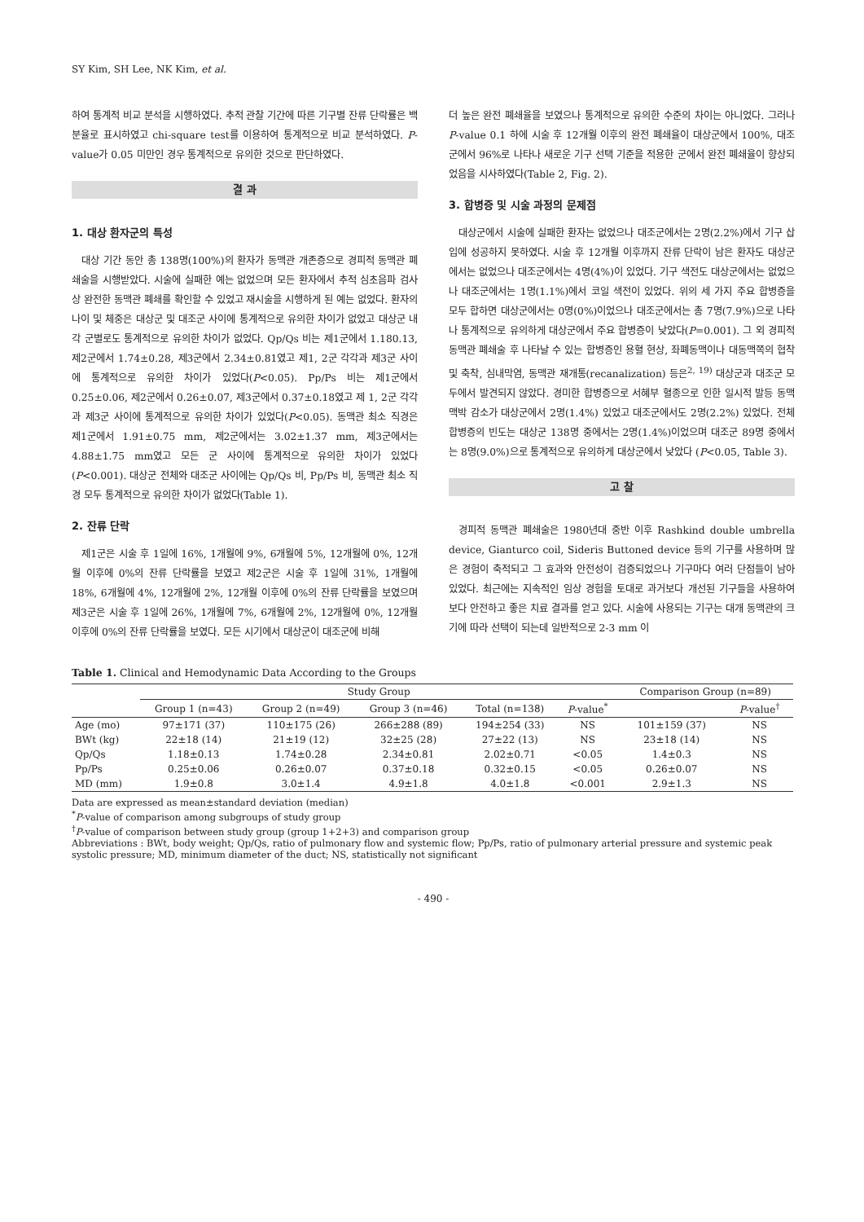SY Kim, SH Lee, NK Kim, et al.
하여 통계적 비교 분석을 시행하였다. 추적 관찰 기간에 따른 기구별 잔류 단락률은 백분율로 표시하였고 chi-square test를 이용하여 통계적으로 비교 분석하였다. P-value가 0.05 미만인 경우 통계적으로 유의한 것으로 판단하였다.
결 과
1. 대상 환자군의 특성
대상 기간 동안 총 138명(100%)의 환자가 동맥관 개존증으로 경피적 동맥관 폐쇄술을 시행받았다. 시술에 실패한 예는 없었으며 모든 환자에서 추적 심초음파 검사 상 완전한 동맥관 폐쇄를 확인할 수 있었고 재시술을 시행하게 된 예는 없었다. 환자의 나이 및 체중은 대상군 및 대조군 사이에 통계적으로 유의한 차이가 없었고 대상군 내 각 군별로도 통계적으로 유의한 차이가 없었다. Qp/Qs 비는 제1군에서 1.180.13, 제2군에서 1.74±0.28, 제3군에서 2.34±0.81였고 제1, 2군 각각과 제3군 사이에 통계적으로 유의한 차이가 있었다(P<0.05). Pp/Ps 비는 제1군에서 0.25±0.06, 제2군에서 0.26±0.07, 제3군에서 0.37±0.18였고 제 1, 2군 각각과 제3군 사이에 통계적으로 유의한 차이가 있었다(P<0.05). 동맥관 최소 직경은 제1군에서 1.91±0.75 mm, 제2군에서는 3.02±1.37 mm, 제3군에서는 4.88±1.75 mm였고 모든 군 사이에 통계적으로 유의한 차이가 있었다(P<0.001). 대상군 전체와 대조군 사이에는 Qp/Qs 비, Pp/Ps 비, 동맥관 최소 직경 모두 통계적으로 유의한 차이가 없었다(Table 1).
2. 잔류 단락
제1군은 시술 후 1일에 16%, 1개월에 9%, 6개월에 5%, 12개월에 0%, 12개월 이후에 0%의 잔류 단락률을 보였고 제2군은 시술 후 1일에 31%, 1개월에 18%, 6개월에 4%, 12개월에 2%, 12개월 이후에 0%의 잔류 단락률을 보였으며 제3군은 시술 후 1일에 26%, 1개월에 7%, 6개월에 2%, 12개월에 0%, 12개월 이후에 0%의 잔류 단락률을 보였다. 모든 시기에서 대상군이 대조군에 비해
더 높은 완전 폐쇄율을 보였으나 통계적으로 유의한 수준의 차이는 아니었다. 그러나 P-value 0.1 하에 시술 후 12개월 이후의 완전 폐쇄율이 대상군에서 100%, 대조군에서 96%로 나타나 새로운 기구 선택 기준을 적용한 군에서 완전 폐쇄율이 향상되었음을 시사하였다(Table 2, Fig. 2).
3. 합병증 및 시술 과정의 문제점
대상군에서 시술에 실패한 환자는 없었으나 대조군에서는 2명(2.2%)에서 기구 삽입에 성공하지 못하였다. 시술 후 12개월 이후까지 잔류 단락이 남은 환자도 대상군에서는 없었으나 대조군에서는 4명(4%)이 있었다. 기구 색전도 대상군에서는 없었으나 대조군에서는 1명(1.1%)에서 코일 색전이 있었다. 위의 세 가지 주요 합병증을 모두 합하면 대상군에서는 0명(0%)이었으나 대조군에서는 총 7명(7.9%)으로 나타나 통계적으로 유의하게 대상군에서 주요 합병증이 낮았다(P=0.001). 그 외 경피적 동맥관 폐쇄술 후 나타날 수 있는 합병증인 용혈 현상, 좌폐동맥이나 대동맥쪽의 협착 및 축착, 심내막염, 동맥관 재개통(recanalization) 등은<sup>2, 19)</sup> 대상군과 대조군 모두에서 발견되지 않았다. 경미한 합병증으로 서혜부 혈종으로 인한 일시적 발등 동맥 맥박 감소가 대상군에서 2명(1.4%) 있었고 대조군에서도 2명(2.2%) 있었다. 전체 합병증의 빈도는 대상군 138명 중에서는 2명(1.4%)이었으며 대조군 89명 중에서는 8명(9.0%)으로 통계적으로 유의하게 대상군에서 낮았다 (P<0.05, Table 3).
고 찰
경피적 동맥관 폐쇄술은 1980년대 중반 이후 Rashkind double umbrella device, Gianturco coil, Sideris Buttoned device 등의 기구를 사용하며 많은 경험이 축적되고 그 효과와 안전성이 검증되었으나 기구마다 여러 단점들이 남아 있었다. 최근에는 지속적인 임상 경험을 토대로 과거보다 개선된 기구들을 사용하여 보다 안전하고 좋은 치료 결과를 얻고 있다. 시술에 사용되는 기구는 대개 동맥관의 크기에 따라 선택이 되는데 일반적으로 2-3 mm 이
Table 1. Clinical and Hemodynamic Data According to the Groups
| | Study Group | | | | | Comparison Group (n=89) | |
| --- | --- | --- | --- | --- | --- | --- | --- |
| | Group 1 (n=43) | Group 2 (n=49) | Group 3 (n=46) | Total (n=138) | P -value<sup>*</sup> | | P -value<sup>†</sup> |
| Age (mo) | 97±171 (37) | 110±175 (26) | 266±288 (89) | 194±254 (33) | NS | 101±159 (37) | NS |
| BWt (kg) | 22±18 (14) | 21±19 (12) | 32±25 (28) | 27±22 (13) | NS | 23±18 (14) | NS |
| Qp/Qs | 1.18±0.13 | 1.74±0.28 | 2.34±0.81 | 2.02±0.71 | <0.05 | 1.4±0.3 | NS |
| Pp/Ps | 0.25±0.06 | 0.26±0.07 | 0.37±0.18 | 0.32±0.15 | <0.05 | 0.26±0.07 | NS |
| MD (mm) | 1.9±0.8 | 3.0±1.4 | 4.9±1.8 | 4.0±1.8 | <0.001 | 2.9±1.3 | NS |
Data are expressed as mean±standard deviation (median)
<sup>*</sup> P-value of comparison among subgroups of study group
<sup>†</sup> P-value of comparison between study group (group 1+2+3) and comparison group
Abbreviations : BWt, body weight; Qp/Qs, ratio of pulmonary flow and systemic flow; Pp/Ps, ratio of pulmonary arterial pressure and systemic peak systolic pressure; MD, minimum diameter of the duct; NS, statistically not significant
- 490 -